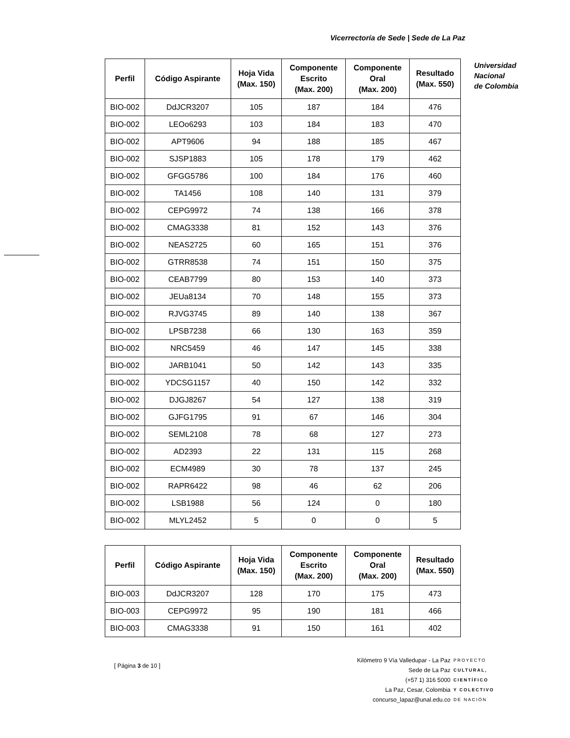Vicerrectoría de Sede | Sede de La Paz
Universidad
Nacional
de Colombia
| Perfil | Código Aspirante | Hoja Vida (Max. 150) | Componente Escrito (Max. 200) | Componente Oral (Max. 200) | Resultado (Max. 550) |
| --- | --- | --- | --- | --- | --- |
| BIO-002 | DdJCR3207 | 105 | 187 | 184 | 476 |
| BIO-002 | LEOo6293 | 103 | 184 | 183 | 470 |
| BIO-002 | APT9606 | 94 | 188 | 185 | 467 |
| BIO-002 | SJSP1883 | 105 | 178 | 179 | 462 |
| BIO-002 | GFGG5786 | 100 | 184 | 176 | 460 |
| BIO-002 | TA1456 | 108 | 140 | 131 | 379 |
| BIO-002 | CEPG9972 | 74 | 138 | 166 | 378 |
| BIO-002 | CMAG3338 | 81 | 152 | 143 | 376 |
| BIO-002 | NEAS2725 | 60 | 165 | 151 | 376 |
| BIO-002 | GTRR8538 | 74 | 151 | 150 | 375 |
| BIO-002 | CEAB7799 | 80 | 153 | 140 | 373 |
| BIO-002 | JEUa8134 | 70 | 148 | 155 | 373 |
| BIO-002 | RJVG3745 | 89 | 140 | 138 | 367 |
| BIO-002 | LPSB7238 | 66 | 130 | 163 | 359 |
| BIO-002 | NRC5459 | 46 | 147 | 145 | 338 |
| BIO-002 | JARB1041 | 50 | 142 | 143 | 335 |
| BIO-002 | YDCSG1157 | 40 | 150 | 142 | 332 |
| BIO-002 | DJGJ8267 | 54 | 127 | 138 | 319 |
| BIO-002 | GJFG1795 | 91 | 67 | 146 | 304 |
| BIO-002 | SEML2108 | 78 | 68 | 127 | 273 |
| BIO-002 | AD2393 | 22 | 131 | 115 | 268 |
| BIO-002 | ECM4989 | 30 | 78 | 137 | 245 |
| BIO-002 | RAPR6422 | 98 | 46 | 62 | 206 |
| BIO-002 | LSB1988 | 56 | 124 | 0 | 180 |
| BIO-002 | MLYL2452 | 5 | 0 | 0 | 5 |
| Perfil | Código Aspirante | Hoja Vida (Max. 150) | Componente Escrito (Max. 200) | Componente Oral (Max. 200) | Resultado (Max. 550) |
| --- | --- | --- | --- | --- | --- |
| BIO-003 | DdJCR3207 | 128 | 170 | 175 | 473 |
| BIO-003 | CEPG9972 | 95 | 190 | 181 | 466 |
| BIO-003 | CMAG3338 | 91 | 150 | 161 | 402 |
[ Página 3 de 10 ]
Kilómetro 9 Vía Valledupar - La Paz
Sede de La Paz
(+57 1) 316 5000
La Paz, Cesar, Colombia
concurso_lapaz@unal.edu.co
PROYECTO
CULTURAL,
CIENTÍFICO
Y COLECTIVO
DE NACIÓN